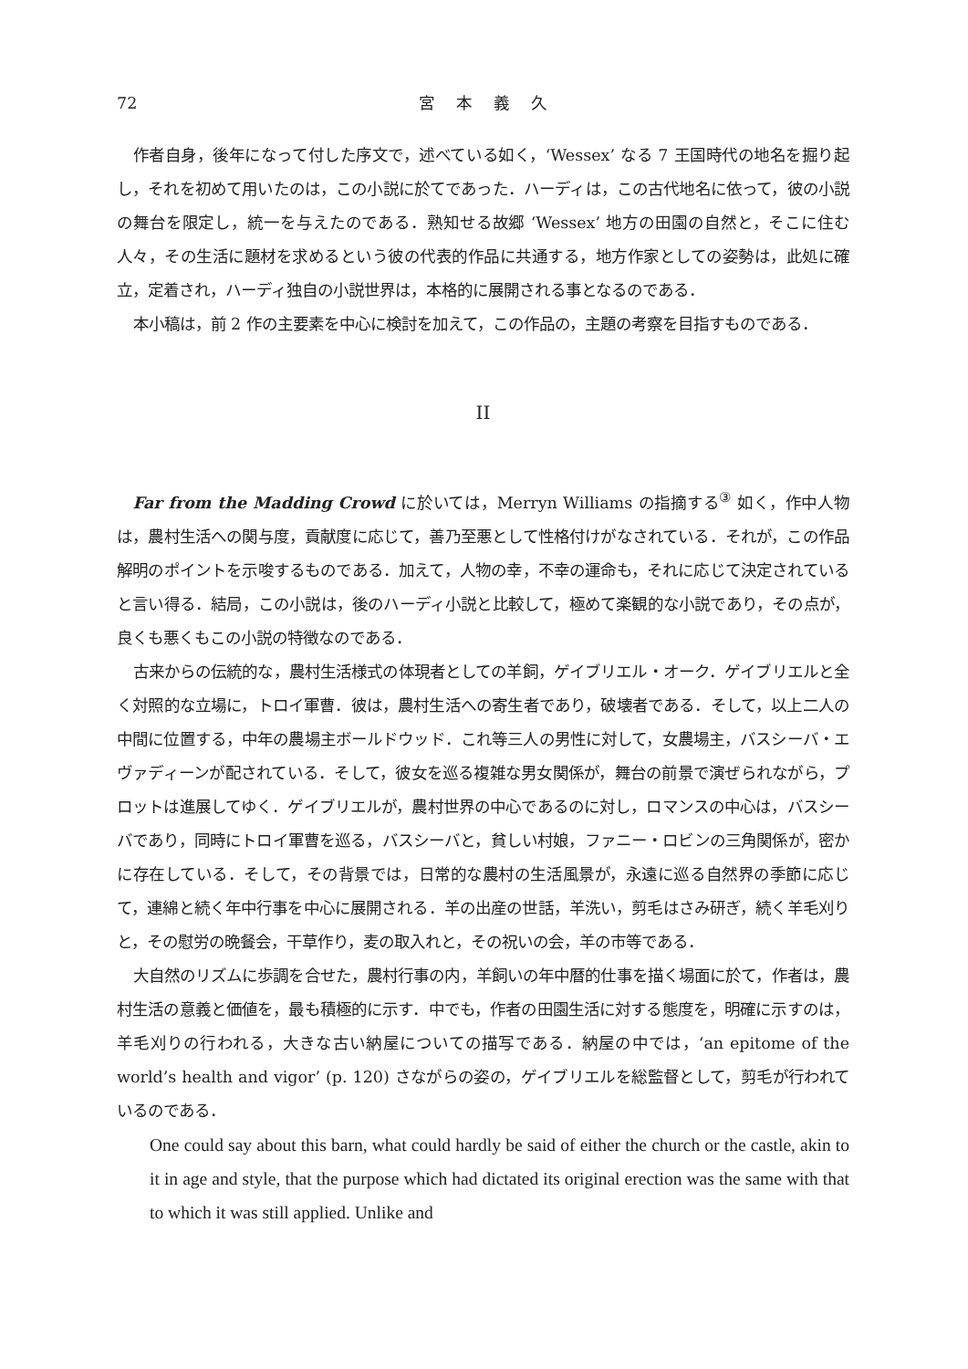72 宮本義久
作者自身，後年になって付した序文で，述べている如く，‘Wessex’ なる 7 王国時代の地名を掘り起し，それを初めて用いたのは，この小説に於てであった．ハーディは，この古代地名に依って，彼の小説の舞台を限定し，統一を与えたのである．熟知せる故郷 ‘Wessex’ 地方の田園の自然と，そこに住む人々，その生活に題材を求めるという彼の代表的作品に共通する，地方作家としての姿勢は，此処に確立，定着され，ハーディ独自の小説世界は，本格的に展開される事となるのである．
本小稿は，前 2 作の主要素を中心に検討を加えて，この作品の，主題の考察を目指すものである．
II
Far from the Madding Crowd に於いては，Merryn Williams の指摘する<sup>③</sup> 如く，作中人物は，農村生活への関与度，貢献度に応じて，善乃至悪として性格付けがなされている．それが，この作品解明のポイントを示唆するものである．加えて，人物の幸，不幸の運命も，それに応じて決定されていると言い得る．結局，この小説は，後のハーディ小説と比較して，極めて楽観的な小説であり，その点が，良くも悪くもこの小説の特徴なのである．
古来からの伝統的な，農村生活様式の体現者としての羊飼，ゲイブリエル・オーク．ゲイブリエルと全く対照的な立場に，トロイ軍曹．彼は，農村生活への寄生者であり，破壊者である．そして，以上二人の中間に位置する，中年の農場主ボールドウッド．これ等三人の男性に対して，女農場主，バスシーバ・エヴァディーンが配されている．そして，彼女を巡る複雑な男女関係が，舞台の前景で演ぜられながら，プロットは進展してゆく．ゲイブリエルが，農村世界の中心であるのに対し，ロマンスの中心は，バスシーバであり，同時にトロイ軍曹を巡る，バスシーバと，貧しい村娘，ファニー・ロビンの三角関係が，密かに存在している．そして，その背景では，日常的な農村の生活風景が，永遠に巡る自然界の季節に応じて，連綿と続く年中行事を中心に展開される．羊の出産の世話，羊洗い，剪毛はさみ研ぎ，続く羊毛刈りと，その慰労の晩餐会，干草作り，麦の取入れと，その祝いの会，羊の市等である．
大自然のリズムに歩調を合せた，農村行事の内，羊飼いの年中暦的仕事を描く場面に於て，作者は，農村生活の意義と価値を，最も積極的に示す．中でも，作者の田園生活に対する態度を，明確に示すのは，羊毛刈りの行われる，大きな古い納屋についての描写である．納屋の中では，‘an epitome of the world’s health and vigor’ (p. 120) さながらの姿の，ゲイブリエルを総監督として，剪毛が行われているのである．
One could say about this barn, what could hardly be said of either the church or the castle, akin to it in age and style, that the purpose which had dictated its original erection was the same with that to which it was still applied. Unlike and